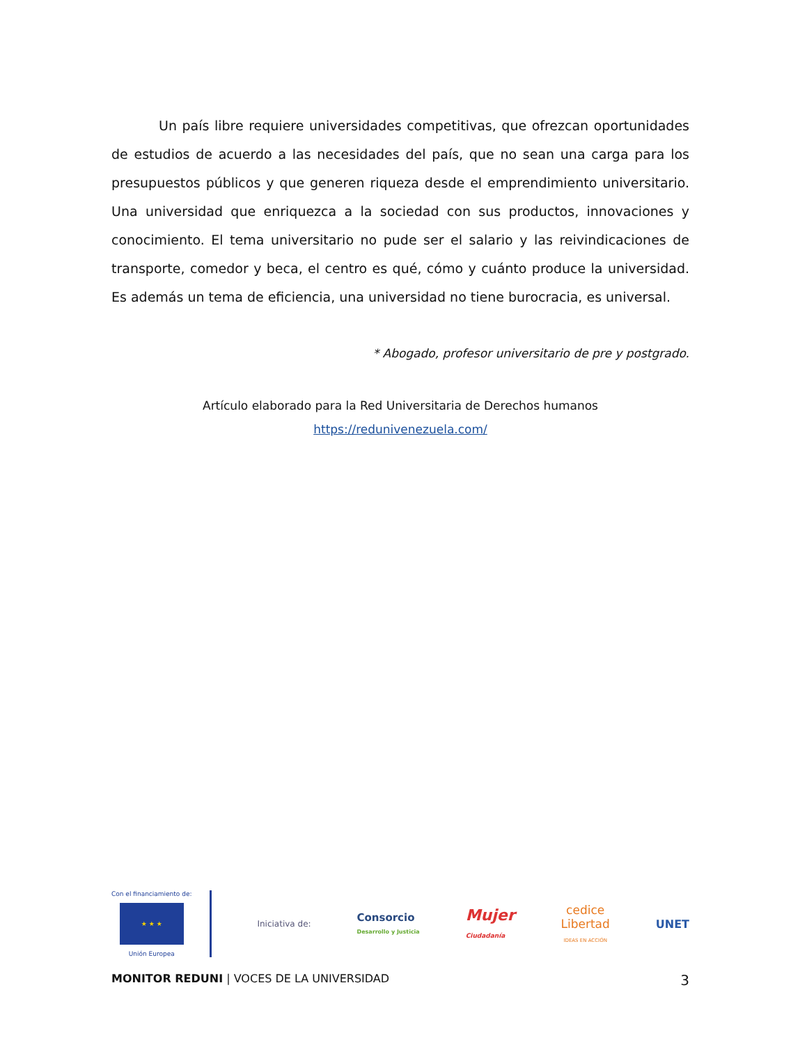Un país libre requiere universidades competitivas, que ofrezcan oportunidades de estudios de acuerdo a las necesidades del país, que no sean una carga para los presupuestos públicos y que generen riqueza desde el emprendimiento universitario. Una universidad que enriquezca a la sociedad con sus productos, innovaciones y conocimiento. El tema universitario no pude ser el salario y las reivindicaciones de transporte, comedor y beca, el centro es qué, cómo y cuánto produce la universidad. Es además un tema de eficiencia, una universidad no tiene burocracia, es universal.
* Abogado, profesor universitario de pre y postgrado.
Artículo elaborado para la Red Universitaria de Derechos humanos
https://redunivenezuela.com/
Con el financiamiento de:
★ ★ ★
Unión Europea
Iniciativa de:
Consorcio
Desarrollo y Justicia
Mujer
Ciudadanía
cedice
Libertad
IDEAS EN ACCIÓN
UNET
MONITOR REDUNI | VOCES DE LA UNIVERSIDAD
3